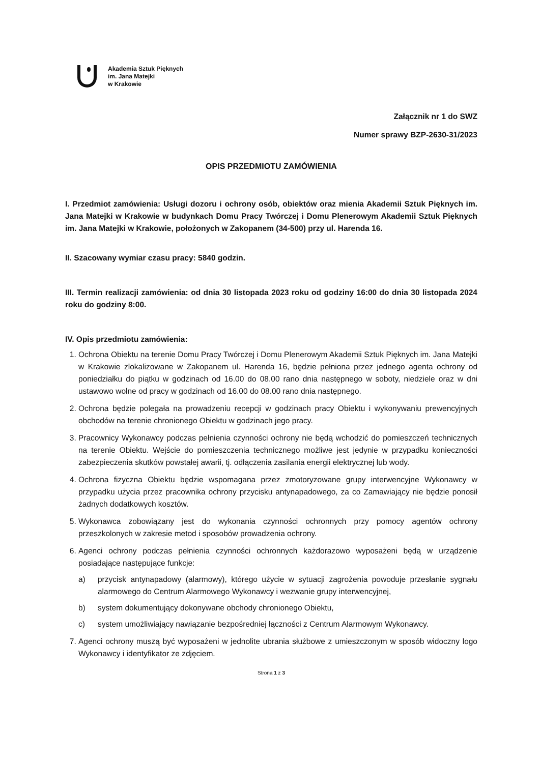Akademia Sztuk Pięknych
im. Jana Matejki
w Krakowie
Załącznik nr 1 do SWZ
Numer sprawy BZP-2630-31/2023
OPIS PRZEDMIOTU ZAMÓWIENIA
I. Przedmiot zamówienia: Usługi dozoru i ochrony osób, obiektów oraz mienia Akademii Sztuk Pięknych im. Jana Matejki w Krakowie w budynkach Domu Pracy Twórczej i Domu Plenerowym Akademii Sztuk Pięknych im. Jana Matejki w Krakowie, położonych w Zakopanem (34-500) przy ul. Harenda 16.
II. Szacowany wymiar czasu pracy: 5840 godzin.
III. Termin realizacji zamówienia: od dnia 30 listopada 2023 roku od godziny 16:00 do dnia 30 listopada 2024 roku do godziny 8:00.
IV. Opis przedmiotu zamówienia:
1. Ochrona Obiektu na terenie Domu Pracy Twórczej i Domu Plenerowym Akademii Sztuk Pięknych im. Jana Matejki w Krakowie zlokalizowane w Zakopanem ul. Harenda 16, będzie pełniona przez jednego agenta ochrony od poniedziałku do piątku w godzinach od 16.00 do 08.00 rano dnia następnego w soboty, niedziele oraz w dni ustawowo wolne od pracy w godzinach od 16.00 do 08.00 rano dnia następnego.
2. Ochrona będzie polegała na prowadzeniu recepcji w godzinach pracy Obiektu i wykonywaniu prewencyjnych obchodów na terenie chronionego Obiektu w godzinach jego pracy.
3. Pracownicy Wykonawcy podczas pełnienia czynności ochrony nie będą wchodzić do pomieszczeń technicznych na terenie Obiektu. Wejście do pomieszczenia technicznego możliwe jest jedynie w przypadku konieczności zabezpieczenia skutków powstałej awarii, tj. odłączenia zasilania energii elektrycznej lub wody.
4. Ochrona fizyczna Obiektu będzie wspomagana przez zmotoryzowane grupy interwencyjne Wykonawcy w przypadku użycia przez pracownika ochrony przycisku antynapadowego, za co Zamawiający nie będzie ponosił żadnych dodatkowych kosztów.
5. Wykonawca zobowiązany jest do wykonania czynności ochronnych przy pomocy agentów ochrony przeszkolonych w zakresie metod i sposobów prowadzenia ochrony.
6. Agenci ochrony podczas pełnienia czynności ochronnych każdorazowo wyposażeni będą w urządzenie posiadające następujące funkcje:
a) przycisk antynapadowy (alarmowy), którego użycie w sytuacji zagrożenia powoduje przesłanie sygnału alarmowego do Centrum Alarmowego Wykonawcy i wezwanie grupy interwencyjnej,
b) system dokumentujący dokonywane obchody chronionego Obiektu,
c) system umożliwiający nawiązanie bezpośredniej łączności z Centrum Alarmowym Wykonawcy.
7. Agenci ochrony muszą być wyposażeni w jednolite ubrania służbowe z umieszczonym w sposób widoczny logo Wykonawcy i identyfikator ze zdjęciem.
Strona 1 z 3